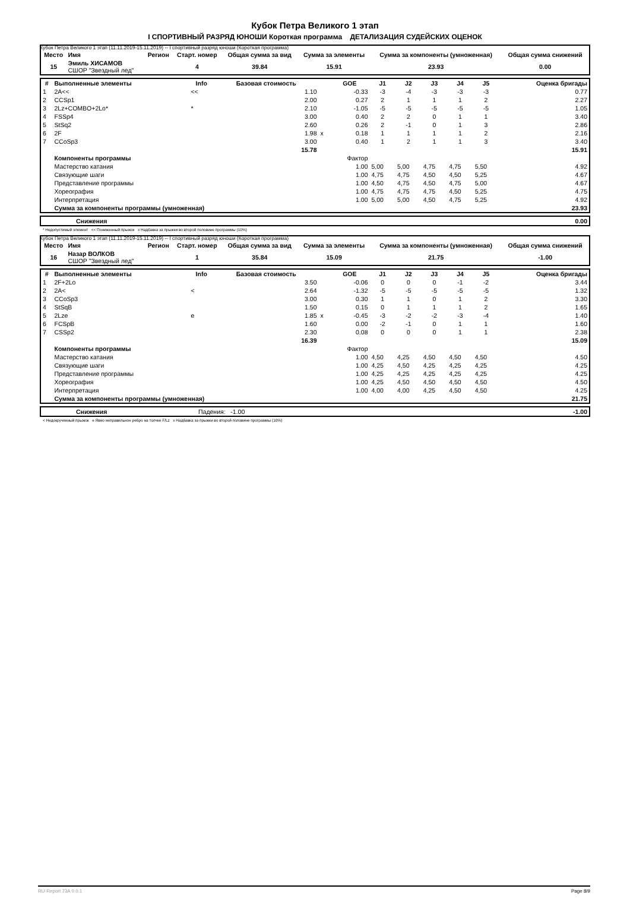Кубок Петра Великого 1 этап
I СПОРТИВНЫЙ РАЗРЯД ЮНОШИ Короткая программа ДЕТАЛИЗАЦИЯ СУДЕЙСКИХ ОЦЕНОК
Кубок Петра Великого 1 этап (11.11.2019-15.11.2019) -- I спортивный разряд юноши (Короткая программа)
| Место | Имя | Регион | Старт. номер | Общая сумма за вид | Сумма за элементы | Сумма за компоненты (умноженная) | Общая сумма снижений |
| --- | --- | --- | --- | --- | --- | --- | --- |
| 15 | Эмиль ХИСАМОВ СШОР "Звездный лед" | | 4 | 39.84 | 15.91 | 23.93 | 0.00 |
| # | Выполненные элементы | Info | Базовая стоимость | | GOE | J1 | J2 | J3 | J4 | J5 | Оценка бригады |
| --- | --- | --- | --- | --- | --- | --- | --- | --- | --- | --- | --- |
| 1 | 2A<< | << | 1.10 | | -0.33 | -3 | -4 | -3 | -3 | -3 | 0.77 |
| 2 | CCSp1 | | 2.00 | | 0.27 | 2 | 1 | 1 | 1 | 2 | 2.27 |
| 3 | 2Lz+COMBO+2Lo* | * | 2.10 | | -1.05 | -5 | -5 | -5 | -5 | -5 | 1.05 |
| 4 | FSSp4 | | 3.00 | | 0.40 | 2 | 2 | 0 | 1 | 1 | 3.40 |
| 5 | StSq2 | | 2.60 | | 0.26 | 2 | -1 | 0 | 1 | 3 | 2.86 |
| 6 | 2F | | 1.98 | x | 0.18 | 1 | 1 | 1 | 1 | 2 | 2.16 |
| 7 | CCoSp3 | | 3.00 | | 0.40 | 1 | 2 | 1 | 1 | 3 | 3.40 |
| | | | 15.78 | | | | | | | | 15.91 |
| | Компоненты программы | | | | Фактор | | | | | | |
| | Мастерство катания | | | | 1.00 | 5,00 | 5,00 | 4,75 | 4,75 | 5,50 | 4.92 |
| | Связующие шаги | | | | 1.00 | 4,75 | 4,75 | 4,50 | 4,50 | 5,25 | 4.67 |
| | Представление программы | | | | 1.00 | 4,50 | 4,75 | 4,50 | 4,75 | 5,00 | 4.67 |
| | Хореография | | | | 1.00 | 4,75 | 4,75 | 4,75 | 4,50 | 5,25 | 4.75 |
| | Интерпретация | | | | 1.00 | 5,00 | 5,00 | 4,50 | 4,75 | 5,25 | 4.92 |
| | Сумма за компоненты программы (умноженная) | | | | | | | | | | 23.93 |
| | Снижения | 0.00 |
* Недопустимый элемент << Пониженный прыжок x Надбавка за прыжки во второй половине программы (10%)
Кубок Петра Великого 1 этап (11.11.2019-15.11.2019) -- I спортивный разряд юноши (Короткая программа)
| Место | Имя | Регион | Старт. номер | Общая сумма за вид | Сумма за элементы | Сумма за компоненты (умноженная) | Общая сумма снижений |
| --- | --- | --- | --- | --- | --- | --- | --- |
| 16 | Назар ВОЛКОВ СШОР "Звездный лед" | | 1 | 35.84 | 15.09 | 21.75 | -1.00 |
| # | Выполненные элементы | Info | Базовая стоимость | | GOE | J1 | J2 | J3 | J4 | J5 | Оценка бригады |
| --- | --- | --- | --- | --- | --- | --- | --- | --- | --- | --- | --- |
| 1 | 2F+2Lo | | 3.50 | | -0.06 | 0 | 0 | 0 | -1 | -2 | 3.44 |
| 2 | 2A< | < | 2.64 | | -1.32 | -5 | -5 | -5 | -5 | -5 | 1.32 |
| 3 | CCoSp3 | | 3.00 | | 0.30 | 1 | 1 | 0 | 1 | 2 | 3.30 |
| 4 | StSqB | | 1.50 | | 0.15 | 0 | 1 | 1 | 1 | 2 | 1.65 |
| 5 | 2Lze | e | 1.85 | x | -0.45 | -3 | -2 | -2 | -3 | -4 | 1.40 |
| 6 | FCSpB | | 1.60 | | 0.00 | -2 | -1 | 0 | 1 | 1 | 1.60 |
| 7 | CSSp2 | | 2.30 | | 0.08 | 0 | 0 | 0 | 1 | 1 | 2.38 |
| | | | 16.39 | | | | | | | | 15.09 |
| | Компоненты программы | | | | Фактор | | | | | | |
| | Мастерство катания | | | | 1.00 | 4,50 | 4,25 | 4,50 | 4,50 | 4,50 | 4.50 |
| | Связующие шаги | | | | 1.00 | 4,25 | 4,50 | 4,25 | 4,25 | 4,25 | 4.25 |
| | Представление программы | | | | 1.00 | 4,25 | 4,25 | 4,25 | 4,25 | 4,25 | 4.25 |
| | Хореография | | | | 1.00 | 4,25 | 4,50 | 4,50 | 4,50 | 4,50 | 4.50 |
| | Интерпретация | | | | 1.00 | 4,00 | 4,00 | 4,25 | 4,50 | 4,50 | 4.25 |
| | Сумма за компоненты программы (умноженная) | | | | | | | | | | 21.75 |
| | Снижения | Падения: -1.00 | -1.00 |
< Недокрученный прыжок e Явно неправильное ребро на толчке F/Lz x Надбавка за прыжки во второй половине программы (10%)
RU-Report 73A 0.0.1 Page 8/9